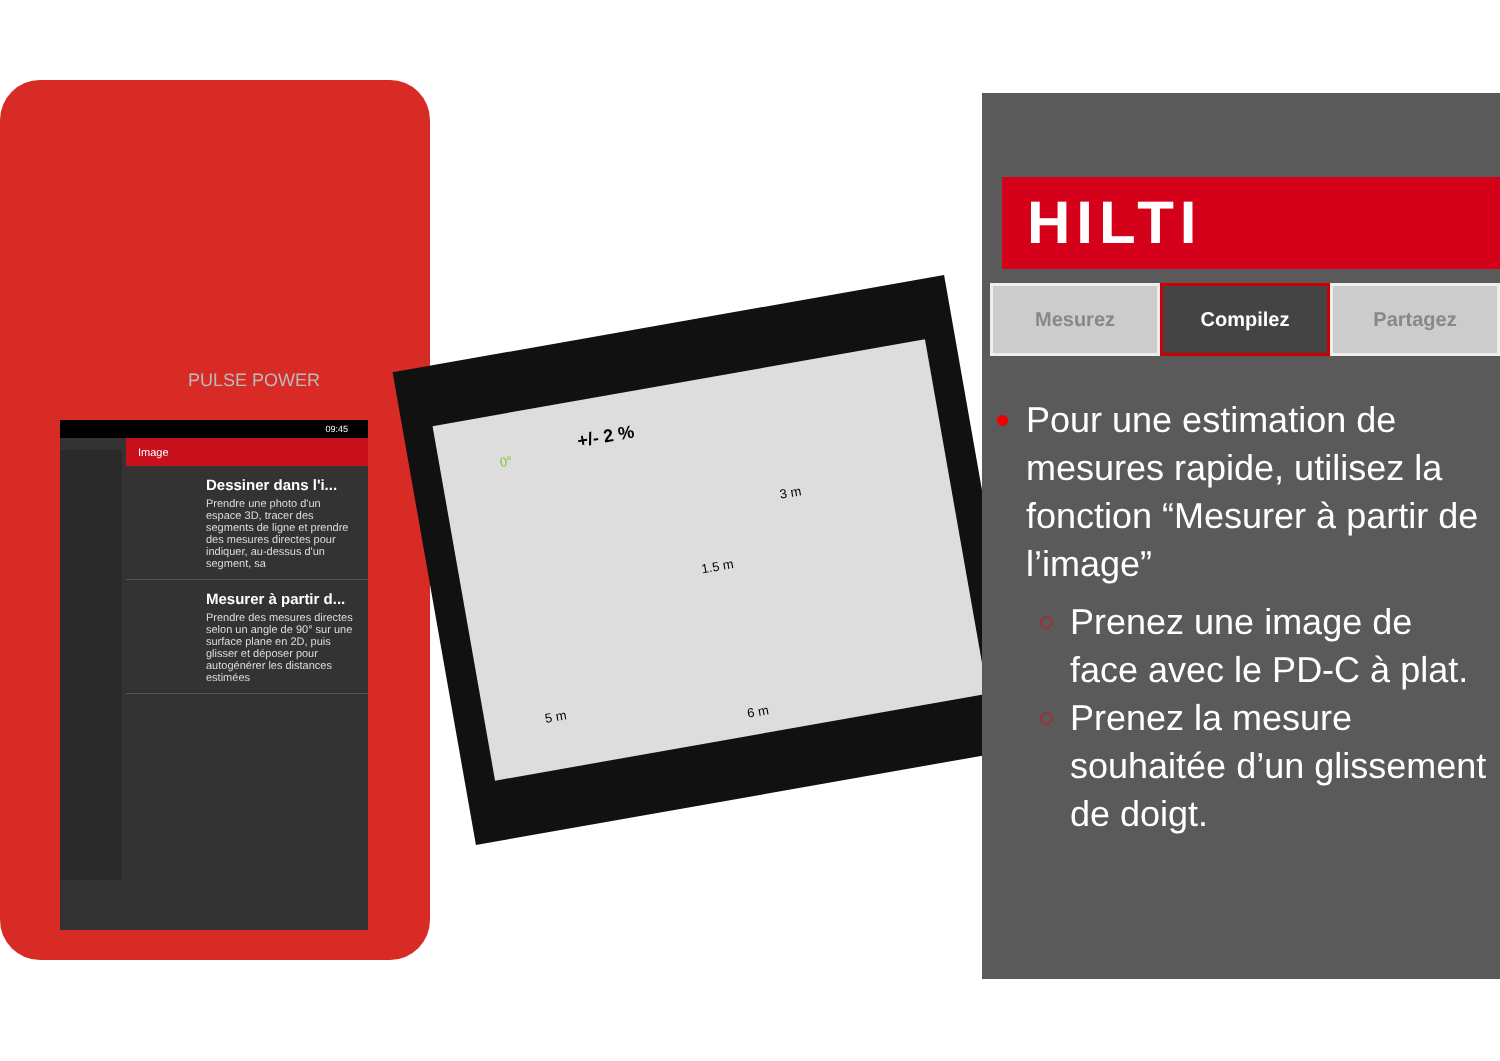PULSE POWER
09:45
Image
Dessiner dans l'i...
Prendre une photo d'un espace 3D, tracer des segments de ligne et prendre des mesures directes pour indiquer, au-dessus d'un segment, sa
Mesurer à partir d...
Prendre des mesures directes selon un angle de 90° sur une surface plane en 2D, puis glisser et déposer pour autogénérer les distances estimées
0° +/- 2 %
3 m
1.5 m
5 m
6 m
HILTI
Mesurez Compilez Partagez
Pour une estimation de mesures rapide, utilisez la fonction “Mesurer à partir de l’image”
Prenez une image de face avec le PD-C à plat.
Prenez la mesure souhaitée d’un glissement de doigt.